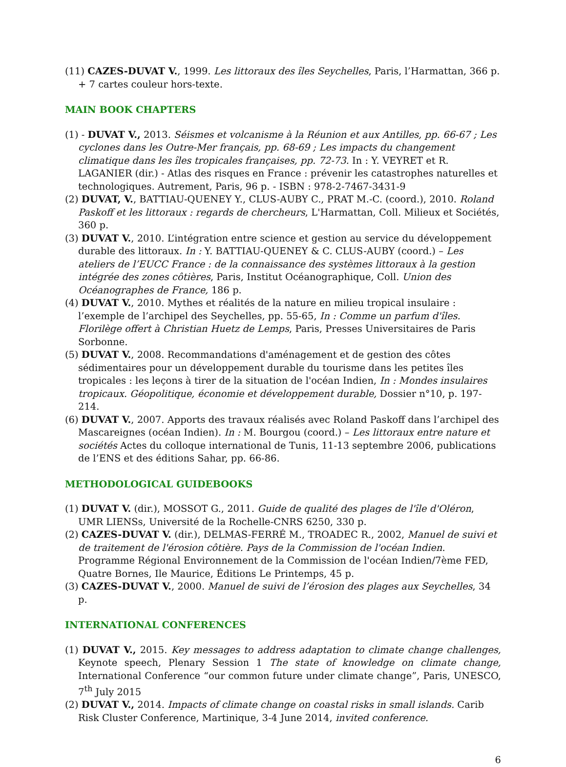(11) CAZES-DUVAT V., 1999. Les littoraux des îles Seychelles, Paris, l’Harmattan, 366 p. + 7 cartes couleur hors-texte.
MAIN BOOK CHAPTERS
(1) - DUVAT V., 2013. Séismes et volcanisme à la Réunion et aux Antilles, pp. 66-67 ; Les cyclones dans les Outre-Mer français, pp. 68-69 ; Les impacts du changement climatique dans les îles tropicales françaises, pp. 72-73. In : Y. VEYRET et R. LAGANIER (dir.) - Atlas des risques en France : prévenir les catastrophes naturelles et technologiques. Autrement, Paris, 96 p. - ISBN : 978-2-7467-3431-9
(2) DUVAT, V., BATTIAU-QUENEY Y., CLUS-AUBY C., PRAT M.-C. (coord.), 2010. Roland Paskoff et les littoraux : regards de chercheurs, L'Harmattan, Coll. Milieux et Sociétés, 360 p.
(3) DUVAT V., 2010. L’intégration entre science et gestion au service du développement durable des littoraux. In : Y. BATTIAU-QUENEY & C. CLUS-AUBY (coord.) – Les ateliers de l’EUCC France : de la connaissance des systèmes littoraux à la gestion intégrée des zones côtières, Paris, Institut Océanographique, Coll. Union des Océanographes de France, 186 p.
(4) DUVAT V., 2010. Mythes et réalités de la nature en milieu tropical insulaire : l’exemple de l’archipel des Seychelles, pp. 55-65, In : Comme un parfum d'îles. Florilège offert à Christian Huetz de Lemps, Paris, Presses Universitaires de Paris Sorbonne.
(5) DUVAT V., 2008. Recommandations d'aménagement et de gestion des côtes sédimentaires pour un développement durable du tourisme dans les petites îles tropicales : les leçons à tirer de la situation de l'océan Indien, In : Mondes insulaires tropicaux. Géopolitique, économie et développement durable, Dossier n°10, p. 197-214.
(6) DUVAT V., 2007. Apports des travaux réalisés avec Roland Paskoff dans l’archipel des Mascareignes (océan Indien). In : M. Bourgou (coord.) – Les littoraux entre nature et sociétés Actes du colloque international de Tunis, 11-13 septembre 2006, publications de l’ENS et des éditions Sahar, pp. 66-86.
METHODOLOGICAL GUIDEBOOKS
(1) DUVAT V. (dir.), MOSSOT G., 2011. Guide de qualité des plages de l'île d'Oléron, UMR LIENSs, Université de la Rochelle-CNRS 6250, 330 p.
(2) CAZES-DUVAT V. (dir.), DELMAS-FERRÉ M., TROADEC R., 2002, Manuel de suivi et de traitement de l'érosion côtière. Pays de la Commission de l'océan Indien. Programme Régional Environnement de la Commission de l'océan Indien/7ème FED, Quatre Bornes, Ile Maurice, Éditions Le Printemps, 45 p.
(3) CAZES-DUVAT V., 2000. Manuel de suivi de l’érosion des plages aux Seychelles, 34 p.
INTERNATIONAL CONFERENCES
(1) DUVAT V., 2015. Key messages to address adaptation to climate change challenges, Keynote speech, Plenary Session 1 The state of knowledge on climate change, International Conference “our common future under climate change”, Paris, UNESCO, 7<sup>th</sup> July 2015
(2) DUVAT V., 2014. Impacts of climate change on coastal risks in small islands. Carib Risk Cluster Conference, Martinique, 3-4 June 2014, invited conference.
6